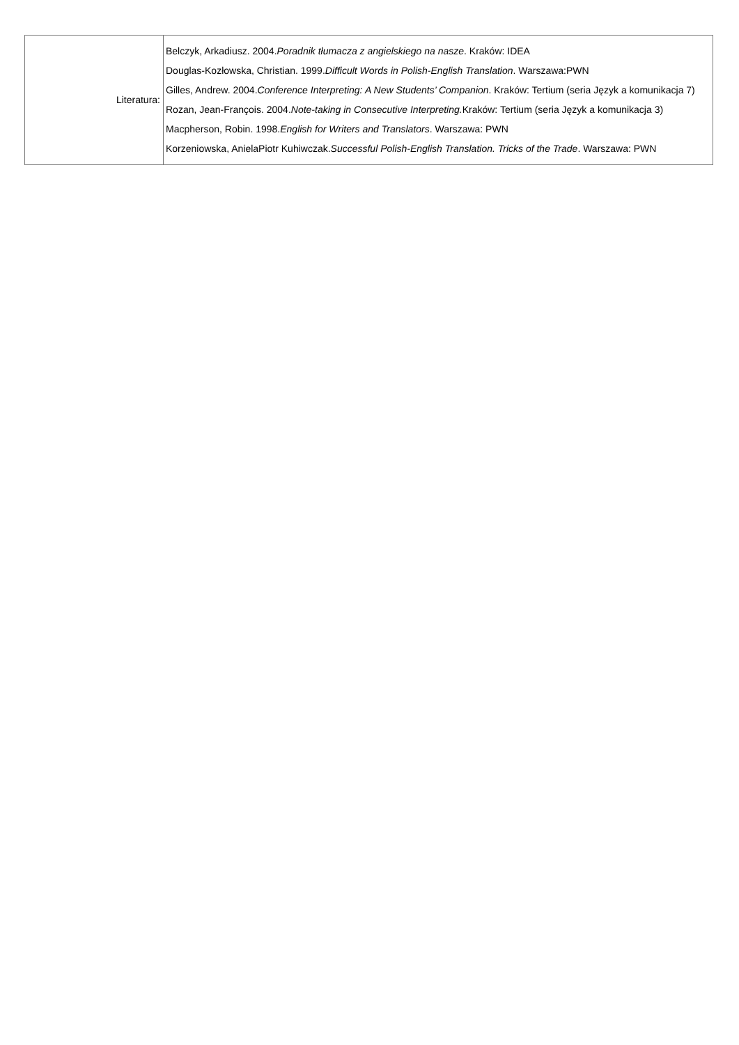| Literatura: | Belczyk, Arkadiusz. 2004. Poradnik tłumacza z angielskiego na nasze . Kraków: IDEA Douglas-Kozłowska, Christian. 1999. Difficult Words in Polish-English Translation . Warszawa:PWN Gilles, Andrew. 2004. Conference Interpreting: A New Students’ Companion . Kraków: Tertium (seria Język a komunikacja 7) Rozan, Jean-François. 2004. Note-taking in Consecutive Interpreting. Kraków: Tertium (seria Język a komunikacja 3) Macpherson, Robin. 1998. English for Writers and Translators . Warszawa: PWN Korzeniowska, AnielaPiotr Kuhiwczak. Successful Polish-English Translation. Tricks of the Trade . Warszawa: PWN |